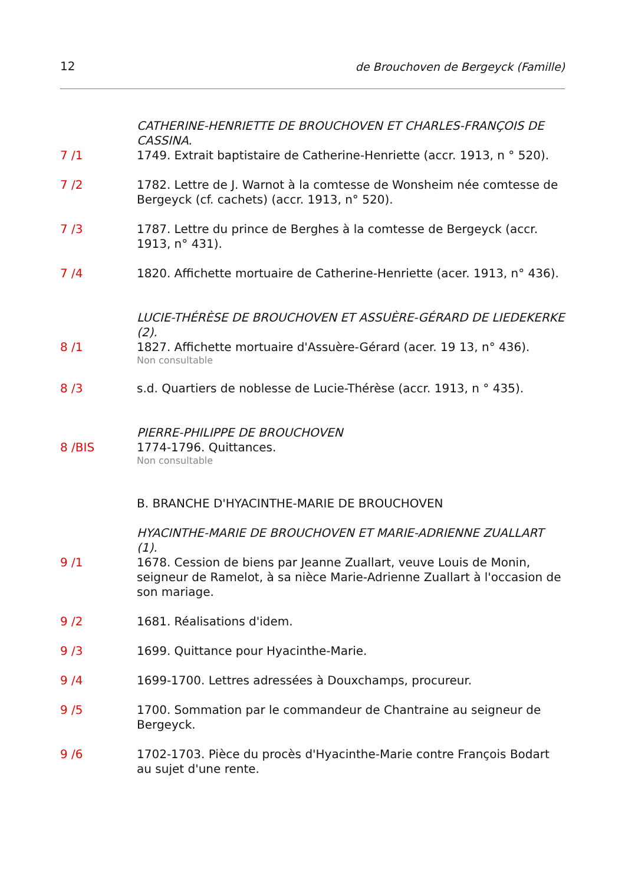12 de Brouchoven de Bergeyck (Famille)
CATHERINE-HENRIETTE DE BROUCHOVEN ET CHARLES-FRANÇOIS DE CASSINA.
7 /1 1749. Extrait baptistaire de Catherine-Henriette (accr. 1913, n ° 520).
7 /2 1782. Lettre de J. Warnot à la comtesse de Wonsheim née comtesse de Bergeyck (cf. cachets) (accr. 1913, n° 520).
7 /3 1787. Lettre du prince de Berghes à la comtesse de Bergeyck (accr. 1913, n° 431).
7 /4 1820. Affichette mortuaire de Catherine-Henriette (acer. 1913, n° 436).
LUCIE-THÉRÈSE DE BROUCHOVEN ET ASSUÈRE-GÉRARD DE LIEDEKERKE (2).
8 /1 1827. Affichette mortuaire d'Assuère-Gérard (acer. 19 13, n° 436).
Non consultable
8 /3 s.d. Quartiers de noblesse de Lucie-Thérèse (accr. 1913, n ° 435).
PIERRE-PHILIPPE DE BROUCHOVEN
8 /BIS 1774-1796. Quittances.
Non consultable
B. BRANCHE D'HYACINTHE-MARIE DE BROUCHOVEN
HYACINTHE-MARIE DE BROUCHOVEN ET MARIE-ADRIENNE ZUALLART (1).
9 /1 1678. Cession de biens par Jeanne Zuallart, veuve Louis de Monin, seigneur de Ramelot, à sa nièce Marie-Adrienne Zuallart à l'occasion de son mariage.
9 /2 1681. Réalisations d'idem.
9 /3 1699. Quittance pour Hyacinthe-Marie.
9 /4 1699-1700. Lettres adressées à Douxchamps, procureur.
9 /5 1700. Sommation par le commandeur de Chantraine au seigneur de Bergeyck.
9 /6 1702-1703. Pièce du procès d'Hyacinthe-Marie contre François Bodart au sujet d'une rente.